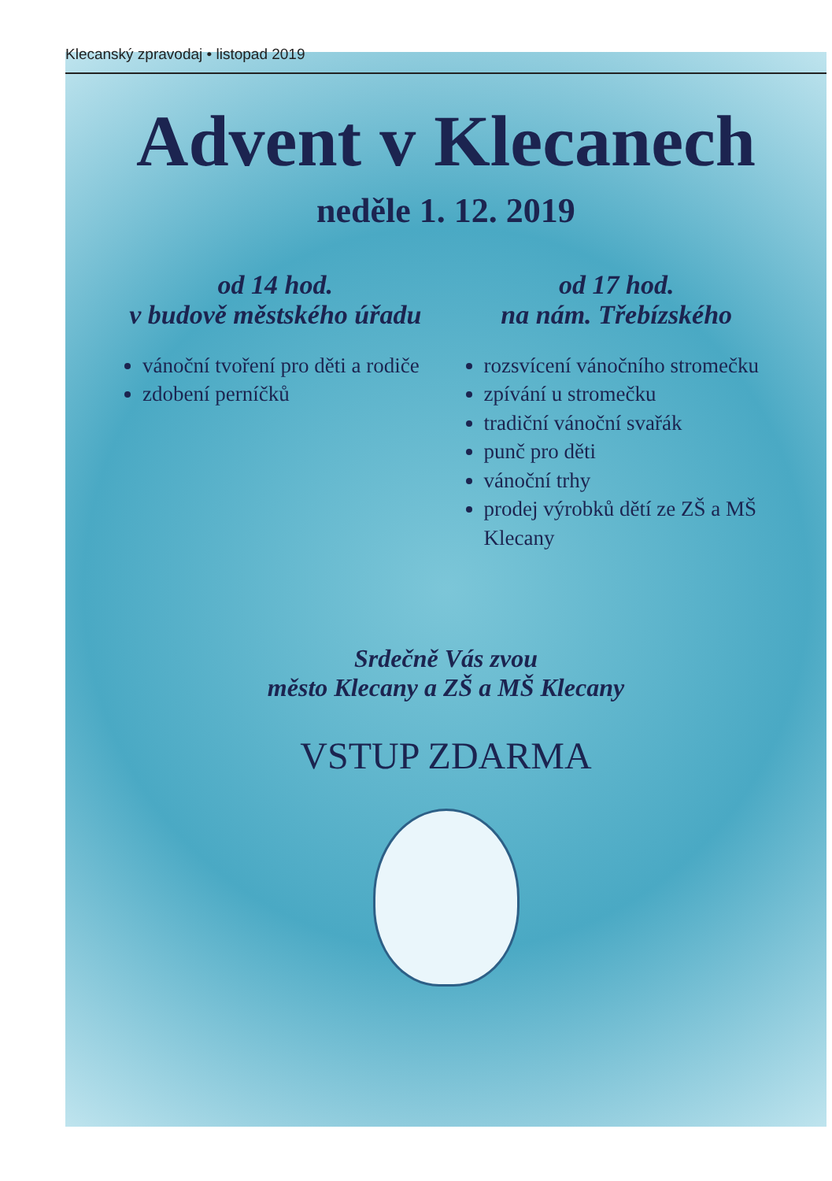Klecanský zpravodaj • listopad 2019
Advent v Klecanech
neděle 1. 12. 2019
od 14 hod.
v budově městského úřadu
vánoční tvoření pro děti a rodiče
zdobení perníčků
od 17 hod.
na nám. Třebízského
rozsvícení vánočního stromečku
zpívání u stromečku
tradiční vánoční svařák
punč pro děti
vánoční trhy
prodej výrobků dětí ze ZŠ a MŠ Klecany
Srdečně Vás zvou
město Klecany a ZŠ a MŠ Klecany
VSTUP ZDARMA